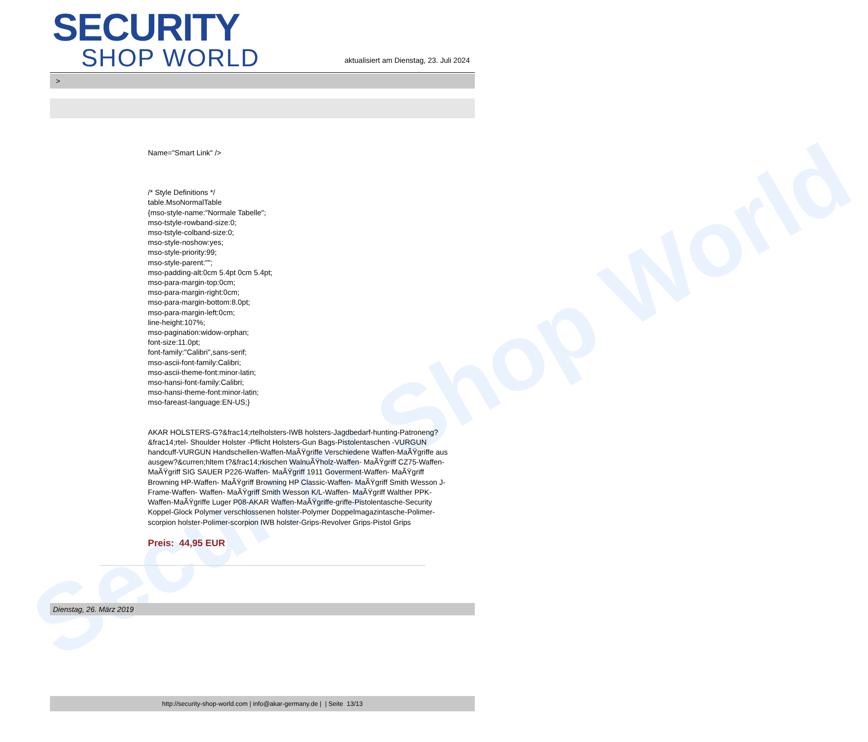Security Shop World
SECURITY
SHOP WORLD
aktualisiert am Dienstag, 23. Juli 2024
>
Name="Smart Link" />
/* Style Definitions */
table.MsoNormalTable
{mso-style-name:"Normale Tabelle";
mso-tstyle-rowband-size:0;
mso-tstyle-colband-size:0;
mso-style-noshow:yes;
mso-style-priority:99;
mso-style-parent:"";
mso-padding-alt:0cm 5.4pt 0cm 5.4pt;
mso-para-margin-top:0cm;
mso-para-margin-right:0cm;
mso-para-margin-bottom:8.0pt;
mso-para-margin-left:0cm;
line-height:107%;
mso-pagination:widow-orphan;
font-size:11.0pt;
font-family:"Calibri",sans-serif;
mso-ascii-font-family:Calibri;
mso-ascii-theme-font:minor-latin;
mso-hansi-font-family:Calibri;
mso-hansi-theme-font:minor-latin;
mso-fareast-language:EN-US;}
AKAR HOLSTERS-G?&frac14;rtelholsters-IWB holsters-Jagdbedarf-hunting-Patroneng?&frac14;rtel- Shoulder Holster -Pflicht Holsters-Gun Bags-Pistolentaschen -VURGUN handcuff-VURGUN Handschellen-Waffen-MaÃŸgriffe Verschiedene Waffen-MaÃŸgriffe aus ausgew?&curren;hltem t?&frac14;rkischen WalnuÃŸholz-Waffen- MaÃŸgriff CZ75-Waffen- MaÃŸgriff SIG SAUER P226-Waffen- MaÃŸgriff 1911 Goverment-Waffen- MaÃŸgriff Browning HP-Waffen- MaÃŸgriff Browning HP Classic-Waffen- MaÃŸgriff Smith Wesson J-Frame-Waffen- Waffen- MaÃŸgriff Smith Wesson K/L-Waffen- MaÃŸgriff Walther PPK-Waffen-MaÃŸgriffe Luger P08-AKAR Waffen-MaÃŸgriffe-griffe-Pistolentasche-Security Koppel-Glock Polymer verschlossenen holster-Polymer Doppelmagazintasche-Polimer-scorpion holster-Polimer-scorpion IWB holster-Grips-Revolver Grips-Pistol Grips
Preis: 44,95 EUR
Dienstag, 26. März 2019
http://security-shop-world.com | info@akar-germany.de | | Seite 13/13